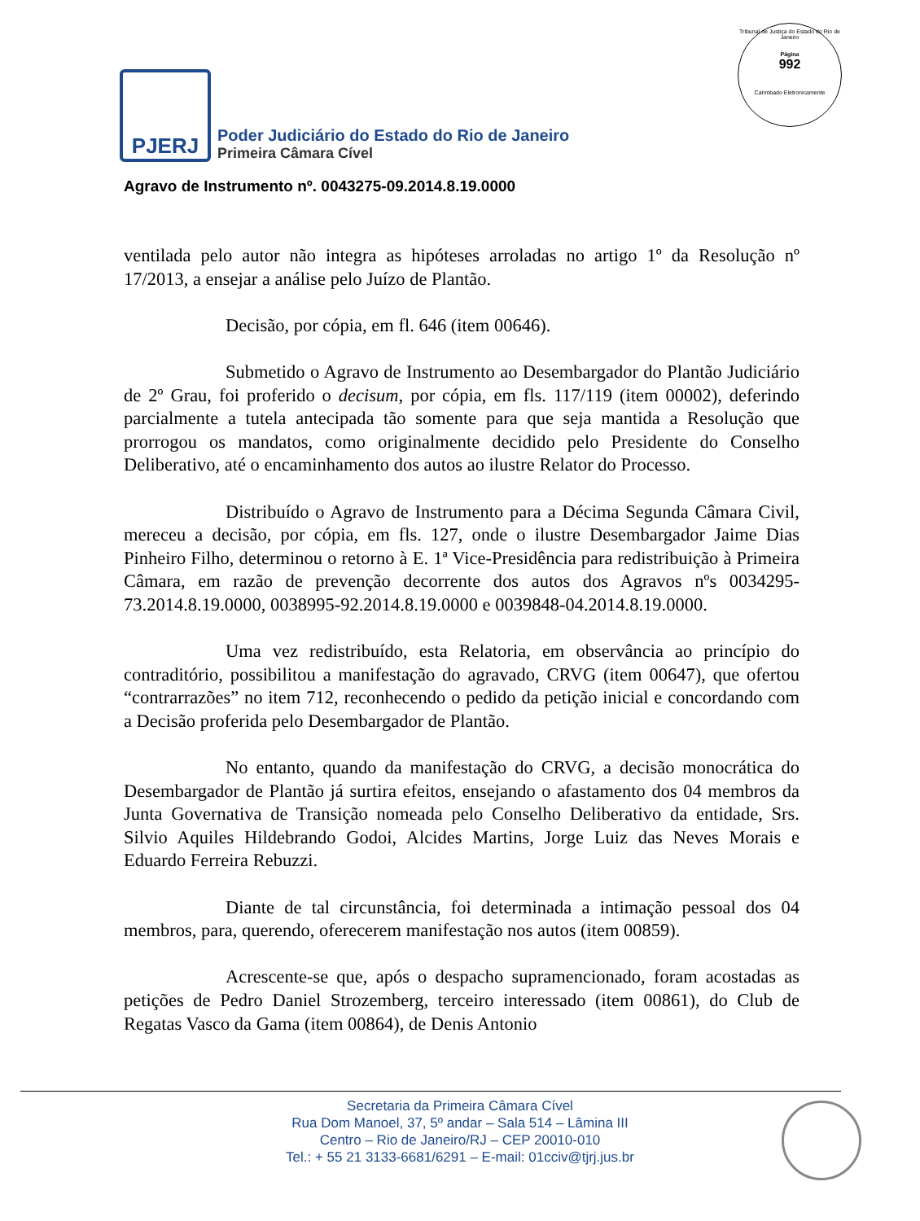Tribunal de Justiça do Estado do Rio de Janeiro
Página
992
Carimbado Eletronicamente
PJERJ
Poder Judiciário do Estado do Rio de Janeiro
Primeira Câmara Cível
Agravo de Instrumento nº. 0043275-09.2014.8.19.0000
ventilada pelo autor não integra as hipóteses arroladas no artigo 1º da Resolução nº 17/2013, a ensejar a análise pelo Juízo de Plantão.
Decisão, por cópia, em fl. 646 (item 00646).
Submetido o Agravo de Instrumento ao Desembargador do Plantão Judiciário de 2º Grau, foi proferido o decisum, por cópia, em fls. 117/119 (item 00002), deferindo parcialmente a tutela antecipada tão somente para que seja mantida a Resolução que prorrogou os mandatos, como originalmente decidido pelo Presidente do Conselho Deliberativo, até o encaminhamento dos autos ao ilustre Relator do Processo.
Distribuído o Agravo de Instrumento para a Décima Segunda Câmara Civil, mereceu a decisão, por cópia, em fls. 127, onde o ilustre Desembargador Jaime Dias Pinheiro Filho, determinou o retorno à E. 1ª Vice-Presidência para redistribuição à Primeira Câmara, em razão de prevenção decorrente dos autos dos Agravos nºs 0034295-73.2014.8.19.0000, 0038995-92.2014.8.19.0000 e 0039848-04.2014.8.19.0000.
Uma vez redistribuído, esta Relatoria, em observância ao princípio do contraditório, possibilitou a manifestação do agravado, CRVG (item 00647), que ofertou “contrarrazões” no item 712, reconhecendo o pedido da petição inicial e concordando com a Decisão proferida pelo Desembargador de Plantão.
No entanto, quando da manifestação do CRVG, a decisão monocrática do Desembargador de Plantão já surtira efeitos, ensejando o afastamento dos 04 membros da Junta Governativa de Transição nomeada pelo Conselho Deliberativo da entidade, Srs. Silvio Aquiles Hildebrando Godoi, Alcides Martins, Jorge Luiz das Neves Morais e Eduardo Ferreira Rebuzzi.
Diante de tal circunstância, foi determinada a intimação pessoal dos 04 membros, para, querendo, oferecerem manifestação nos autos (item 00859).
Acrescente-se que, após o despacho supramencionado, foram acostadas as petições de Pedro Daniel Strozemberg, terceiro interessado (item 00861), do Club de Regatas Vasco da Gama (item 00864), de Denis Antonio
Secretaria da Primeira Câmara Cível
Rua Dom Manoel, 37, 5º andar – Sala 514 – Lâmina III
Centro – Rio de Janeiro/RJ – CEP 20010-010
Tel.: + 55 21 3133-6681/6291 – E-mail: 01cciv@tjrj.jus.br